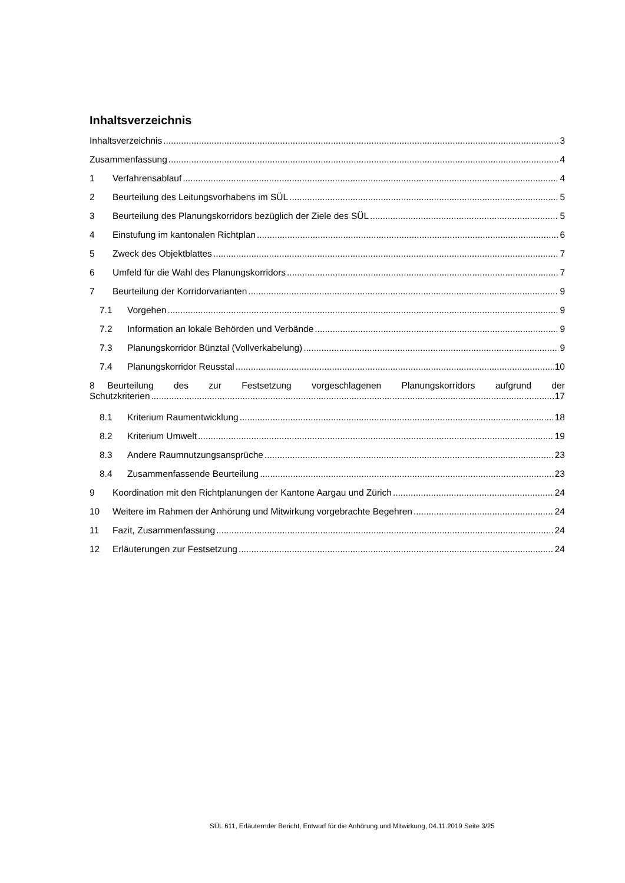Inhaltsverzeichnis
Inhaltsverzeichnis 3
Zusammenfassung 4
1 Verfahrensablauf 4
2 Beurteilung des Leitungsvorhabens im SÜL 5
3 Beurteilung des Planungskorridors bezüglich der Ziele des SÜL 5
4 Einstufung im kantonalen Richtplan 6
5 Zweck des Objektblattes 7
6 Umfeld für die Wahl des Planungskorridors 7
7 Beurteilung der Korridorvarianten 9
7.1 Vorgehen 9
7.2 Information an lokale Behörden und Verbände 9
7.3 Planungskorridor Bünztal (Vollverkabelung) 9
7.4 Planungskorridor Reusstal 10
8 Beurteilung des zur Festsetzung vorgeschlagenen Planungskorridors aufgrund der
Schutzkriterien 17
8.1 Kriterium Raumentwicklung 18
8.2 Kriterium Umwelt 19
8.3 Andere Raumnutzungsansprüche 23
8.4 Zusammenfassende Beurteilung 23
9 Koordination mit den Richtplanungen der Kantone Aargau und Zürich 24
10 Weitere im Rahmen der Anhörung und Mitwirkung vorgebrachte Begehren 24
11 Fazit, Zusammenfassung 24
12 Erläuterungen zur Festsetzung 24
SÜL 611, Erläuternder Bericht, Entwurf für die Anhörung und Mitwirkung, 04.11.2019 Seite 3/25